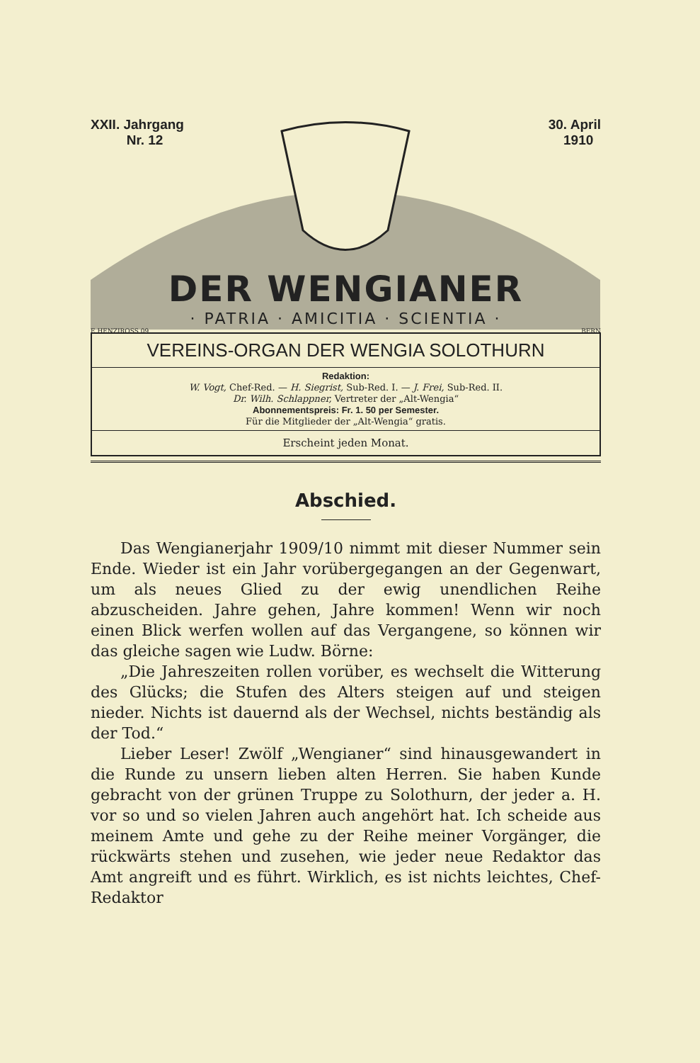XXII. Jahrgang
Nr. 12
30. April
1910
DER WENGIANER
· PATRIA · AMICITIA · SCIENTIA ·
E.HENZIROSS 09 BERN
VEREINS-ORGAN DER WENGIA SOLOTHURN
Redaktion:
W. Vogt, Chef-Red. — H. Siegrist, Sub-Red. I. — J. Frei, Sub-Red. II.
Dr. Wilh. Schlappner, Vertreter der „Alt-Wengia“
Abonnementspreis: Fr. 1. 50 per Semester.
Für die Mitglieder der „Alt-Wengia“ gratis.
Erscheint jeden Monat.
Abschied.
Das Wengianerjahr 1909/10 nimmt mit dieser Nummer sein Ende. Wieder ist ein Jahr vorübergegangen an der Gegenwart, um als neues Glied zu der ewig unendlichen Reihe abzuscheiden. Jahre gehen, Jahre kommen! Wenn wir noch einen Blick werfen wollen auf das Vergangene, so können wir das gleiche sagen wie Ludw. Börne:
„Die Jahreszeiten rollen vorüber, es wechselt die Witterung des Glücks; die Stufen des Alters steigen auf und steigen nieder. Nichts ist dauernd als der Wechsel, nichts beständig als der Tod.“
Lieber Leser! Zwölf „Wengianer“ sind hinausgewandert in die Runde zu unsern lieben alten Herren. Sie haben Kunde gebracht von der grünen Truppe zu Solothurn, der jeder a. H. vor so und so vielen Jahren auch angehört hat. Ich scheide aus meinem Amte und gehe zu der Reihe meiner Vorgänger, die rückwärts stehen und zusehen, wie jeder neue Redaktor das Amt angreift und es führt. Wirklich, es ist nichts leichtes, Chef-Redaktor